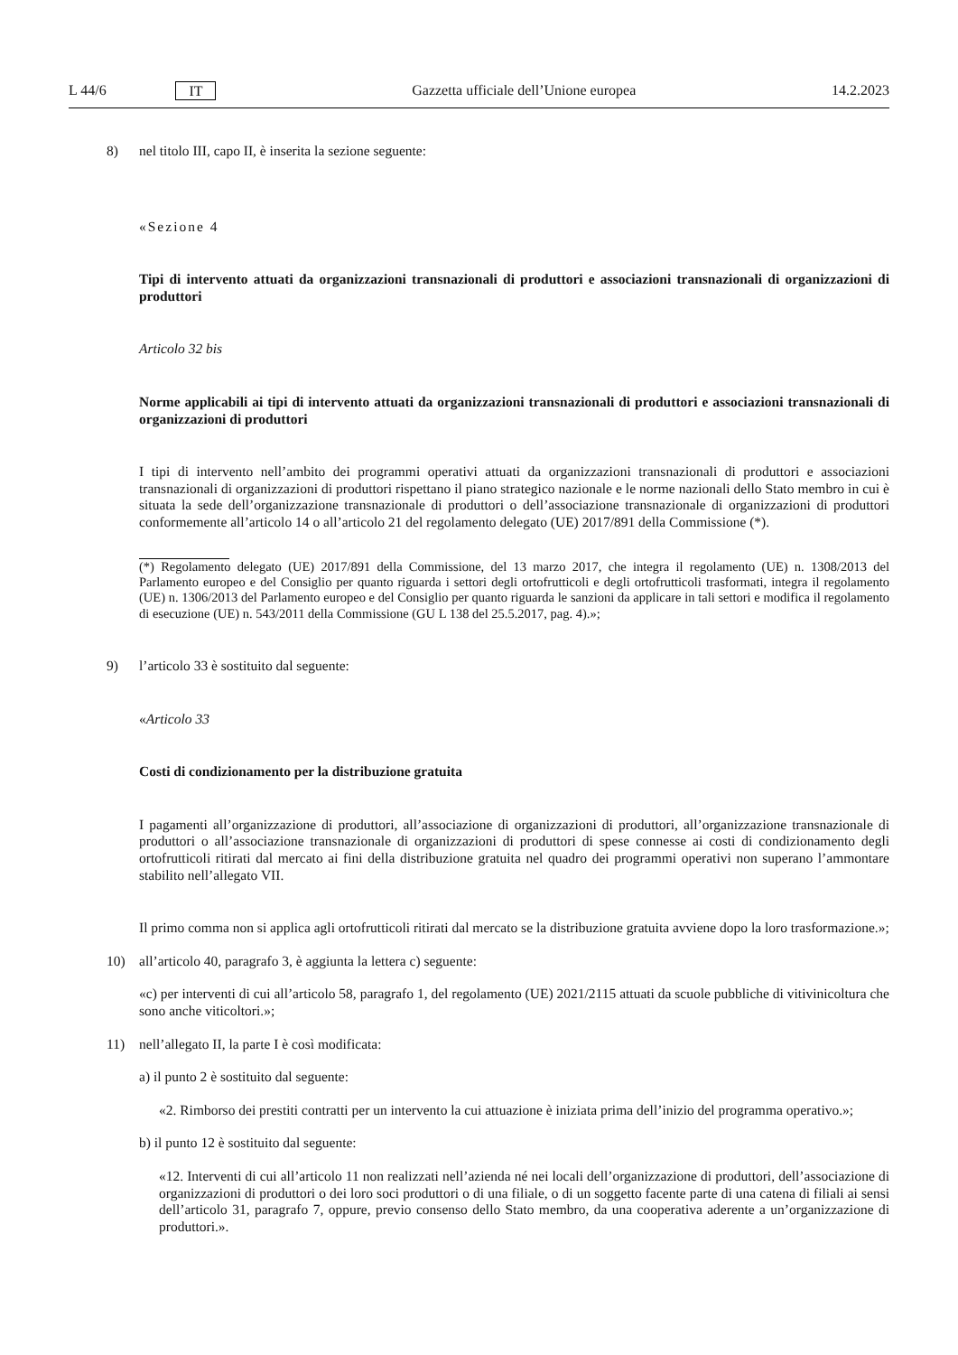L 44/6 IT Gazzetta ufficiale dell’Unione europea 14.2.2023
8) nel titolo III, capo II, è inserita la sezione seguente:
«Sezione 4
Tipi di intervento attuati da organizzazioni transnazionali di produttori e associazioni transnazionali di organizzazioni di produttori
Articolo 32 bis
Norme applicabili ai tipi di intervento attuati da organizzazioni transnazionali di produttori e associazioni transnazionali di organizzazioni di produttori
I tipi di intervento nell’ambito dei programmi operativi attuati da organizzazioni transnazionali di produttori e associazioni transnazionali di organizzazioni di produttori rispettano il piano strategico nazionale e le norme nazionali dello Stato membro in cui è situata la sede dell’organizzazione transnazionale di produttori o dell’associazione transnazionale di organizzazioni di produttori conformemente all’articolo 14 o all’articolo 21 del regolamento delegato (UE) 2017/891 della Commissione (*).
(*) Regolamento delegato (UE) 2017/891 della Commissione, del 13 marzo 2017, che integra il regolamento (UE) n. 1308/2013 del Parlamento europeo e del Consiglio per quanto riguarda i settori degli ortofrutticoli e degli ortofrutticoli trasformati, integra il regolamento (UE) n. 1306/2013 del Parlamento europeo e del Consiglio per quanto riguarda le sanzioni da applicare in tali settori e modifica il regolamento di esecuzione (UE) n. 543/2011 della Commissione (GU L 138 del 25.5.2017, pag. 4).»;
9) l’articolo 33 è sostituito dal seguente:
«Articolo 33
Costi di condizionamento per la distribuzione gratuita
I pagamenti all’organizzazione di produttori, all’associazione di organizzazioni di produttori, all’organizzazione transnazionale di produttori o all’associazione transnazionale di organizzazioni di produttori di spese connesse ai costi di condizionamento degli ortofrutticoli ritirati dal mercato ai fini della distribuzione gratuita nel quadro dei programmi operativi non superano l’ammontare stabilito nell’allegato VII.
Il primo comma non si applica agli ortofrutticoli ritirati dal mercato se la distribuzione gratuita avviene dopo la loro trasformazione.»;
10) all’articolo 40, paragrafo 3, è aggiunta la lettera c) seguente:
«c) per interventi di cui all’articolo 58, paragrafo 1, del regolamento (UE) 2021/2115 attuati da scuole pubbliche di vitivinicoltura che sono anche viticoltori.»;
11) nell’allegato II, la parte I è così modificata:
a) il punto 2 è sostituito dal seguente:
«2. Rimborso dei prestiti contratti per un intervento la cui attuazione è iniziata prima dell’inizio del programma operativo.»;
b) il punto 12 è sostituito dal seguente:
«12. Interventi di cui all’articolo 11 non realizzati nell’azienda né nei locali dell’organizzazione di produttori, dell’associazione di organizzazioni di produttori o dei loro soci produttori o di una filiale, o di un soggetto facente parte di una catena di filiali ai sensi dell’articolo 31, paragrafo 7, oppure, previo consenso dello Stato membro, da una cooperativa aderente a un’organizzazione di produttori.».